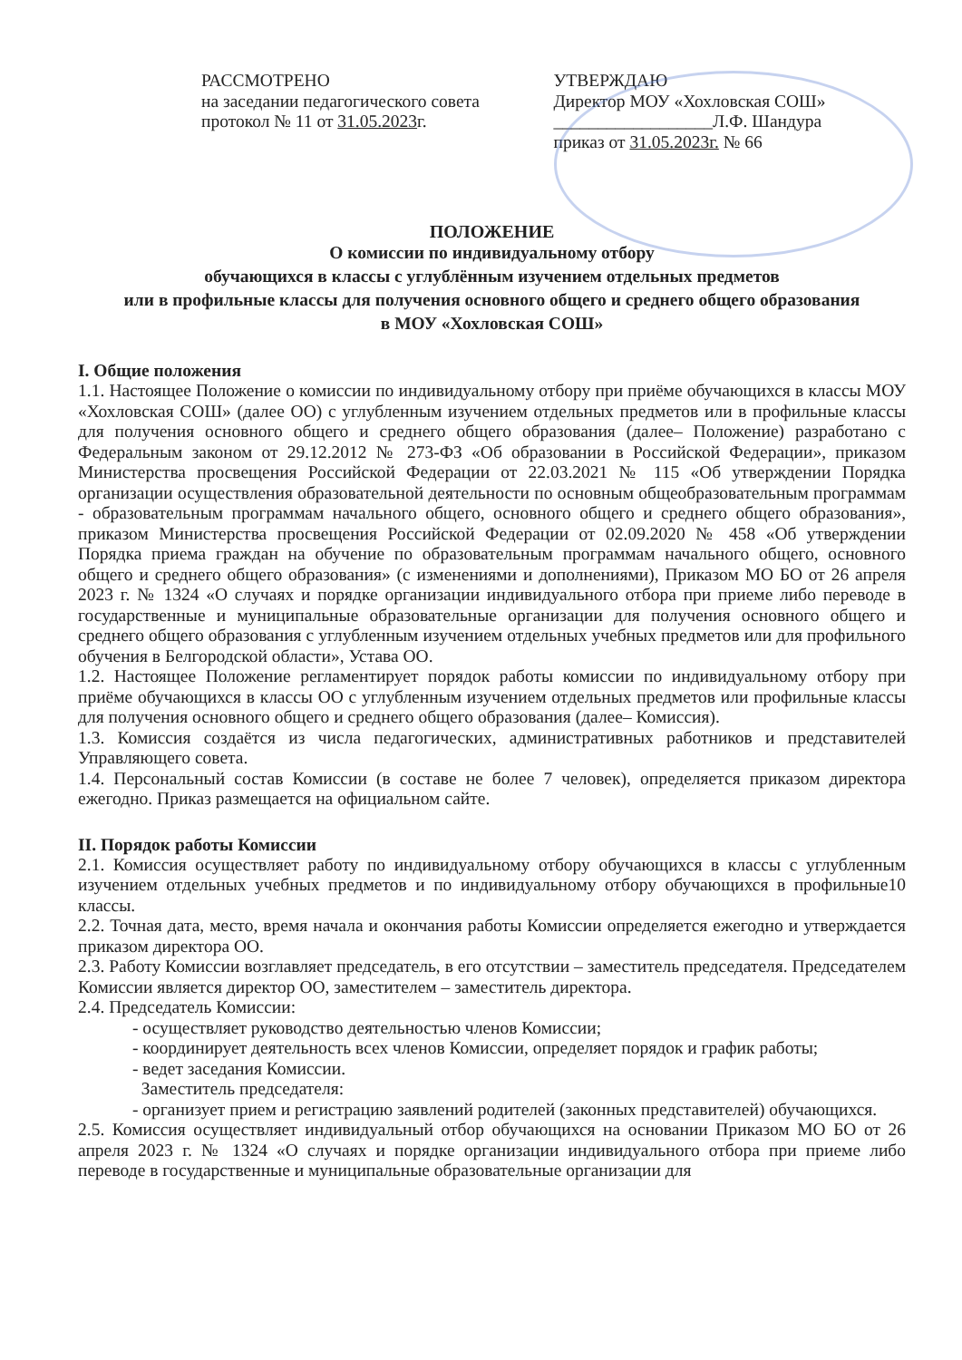РАССМОТРЕНО
на заседании педагогического совета
протокол № 11 от 31.05.2023г.
УТВЕРЖДАЮ
Директор МОУ «Хохловская СОШ»
__________________Л.Ф. Шандура
приказ от 31.05.2023г. № 66
ПОЛОЖЕНИЕ
О комиссии по индивидуальному отбору
обучающихся в классы с углублённым изучением отдельных предметов
или в профильные классы для получения основного общего и среднего общего образования
в МОУ «Хохловская СОШ»
I. Общие положения
1.1. Настоящее Положение о комиссии по индивидуальному отбору при приёме обучающихся в классы МОУ «Хохловская СОШ» (далее ОО) с углубленным изучением отдельных предметов или в профильные классы для получения основного общего и среднего общего образования (далее– Положение) разработано с Федеральным законом от 29.12.2012 № 273-ФЗ «Об образовании в Российской Федерации», приказом Министерства просвещения Российской Федерации от 22.03.2021 № 115 «Об утверждении Порядка организации осуществления образовательной деятельности по основным общеобразовательным программам - образовательным программам начального общего, основного общего и среднего общего образования», приказом Министерства просвещения Российской Федерации от 02.09.2020 № 458 «Об утверждении Порядка приема граждан на обучение по образовательным программам начального общего, основного общего и среднего общего образования» (с изменениями и дополнениями), Приказом МО БО от 26 апреля 2023 г. № 1324 «О случаях и порядке организации индивидуального отбора при приеме либо переводе в государственные и муниципальные образовательные организации для получения основного общего и среднего общего образования с углубленным изучением отдельных учебных предметов или для профильного обучения в Белгородской области», Устава ОО.
1.2. Настоящее Положение регламентирует порядок работы комиссии по индивидуальному отбору при приёме обучающихся в классы ОО с углубленным изучением отдельных предметов или профильные классы для получения основного общего и среднего общего образования (далее– Комиссия).
1.3. Комиссия создаётся из числа педагогических, административных работников и представителей Управляющего совета.
1.4. Персональный состав Комиссии (в составе не более 7 человек), определяется приказом директора ежегодно. Приказ размещается на официальном сайте.
II. Порядок работы Комиссии
2.1. Комиссия осуществляет работу по индивидуальному отбору обучающихся в классы с углубленным изучением отдельных учебных предметов и по индивидуальному отбору обучающихся в профильные10 классы.
2.2. Точная дата, место, время начала и окончания работы Комиссии определяется ежегодно и утверждается приказом директора ОО.
2.3. Работу Комиссии возглавляет председатель, в его отсутствии – заместитель председателя. Председателем Комиссии является директор ОО, заместителем – заместитель директора.
2.4. Председатель Комиссии:
- осуществляет руководство деятельностью членов Комиссии;
- координирует деятельность всех членов Комиссии, определяет порядок и график работы;
- ведет заседания Комиссии.
Заместитель председателя:
- организует прием и регистрацию заявлений родителей (законных представителей) обучающихся.
2.5. Комиссия осуществляет индивидуальный отбор обучающихся на основании Приказом МО БО от 26 апреля 2023 г. № 1324 «О случаях и порядке организации индивидуального отбора при приеме либо переводе в государственные и муниципальные образовательные организации для